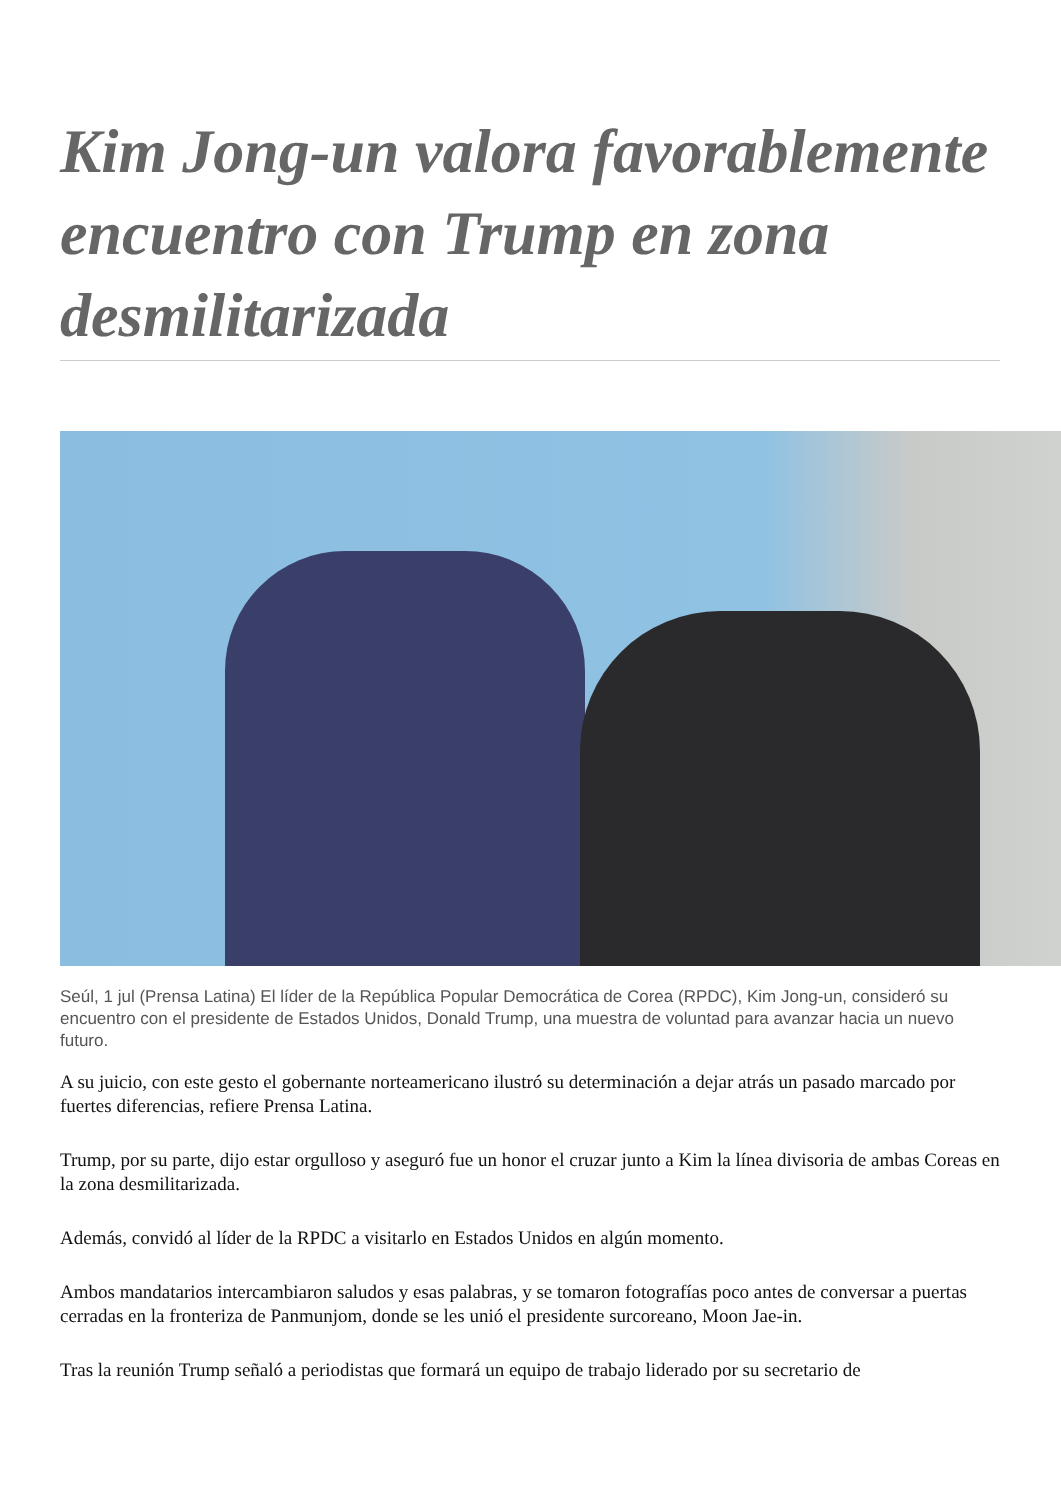Kim Jong-un valora favorablemente encuentro con Trump en zona desmilitarizada
Seúl, 1 jul (Prensa Latina) El líder de la República Popular Democrática de Corea (RPDC), Kim Jong-un, consideró su encuentro con el presidente de Estados Unidos, Donald Trump, una muestra de voluntad para avanzar hacia un nuevo futuro.
A su juicio, con este gesto el gobernante norteamericano ilustró su determinación a dejar atrás un pasado marcado por fuertes diferencias, refiere Prensa Latina.
Trump, por su parte, dijo estar orgulloso y aseguró fue un honor el cruzar junto a Kim la línea divisoria de ambas Coreas en la zona desmilitarizada.
Además, convidó al líder de la RPDC a visitarlo en Estados Unidos en algún momento.
Ambos mandatarios intercambiaron saludos y esas palabras, y se tomaron fotografías poco antes de conversar a puertas cerradas en la fronteriza de Panmunjom, donde se les unió el presidente surcoreano, Moon Jae-in.
Tras la reunión Trump señaló a periodistas que formará un equipo de trabajo liderado por su secretario de